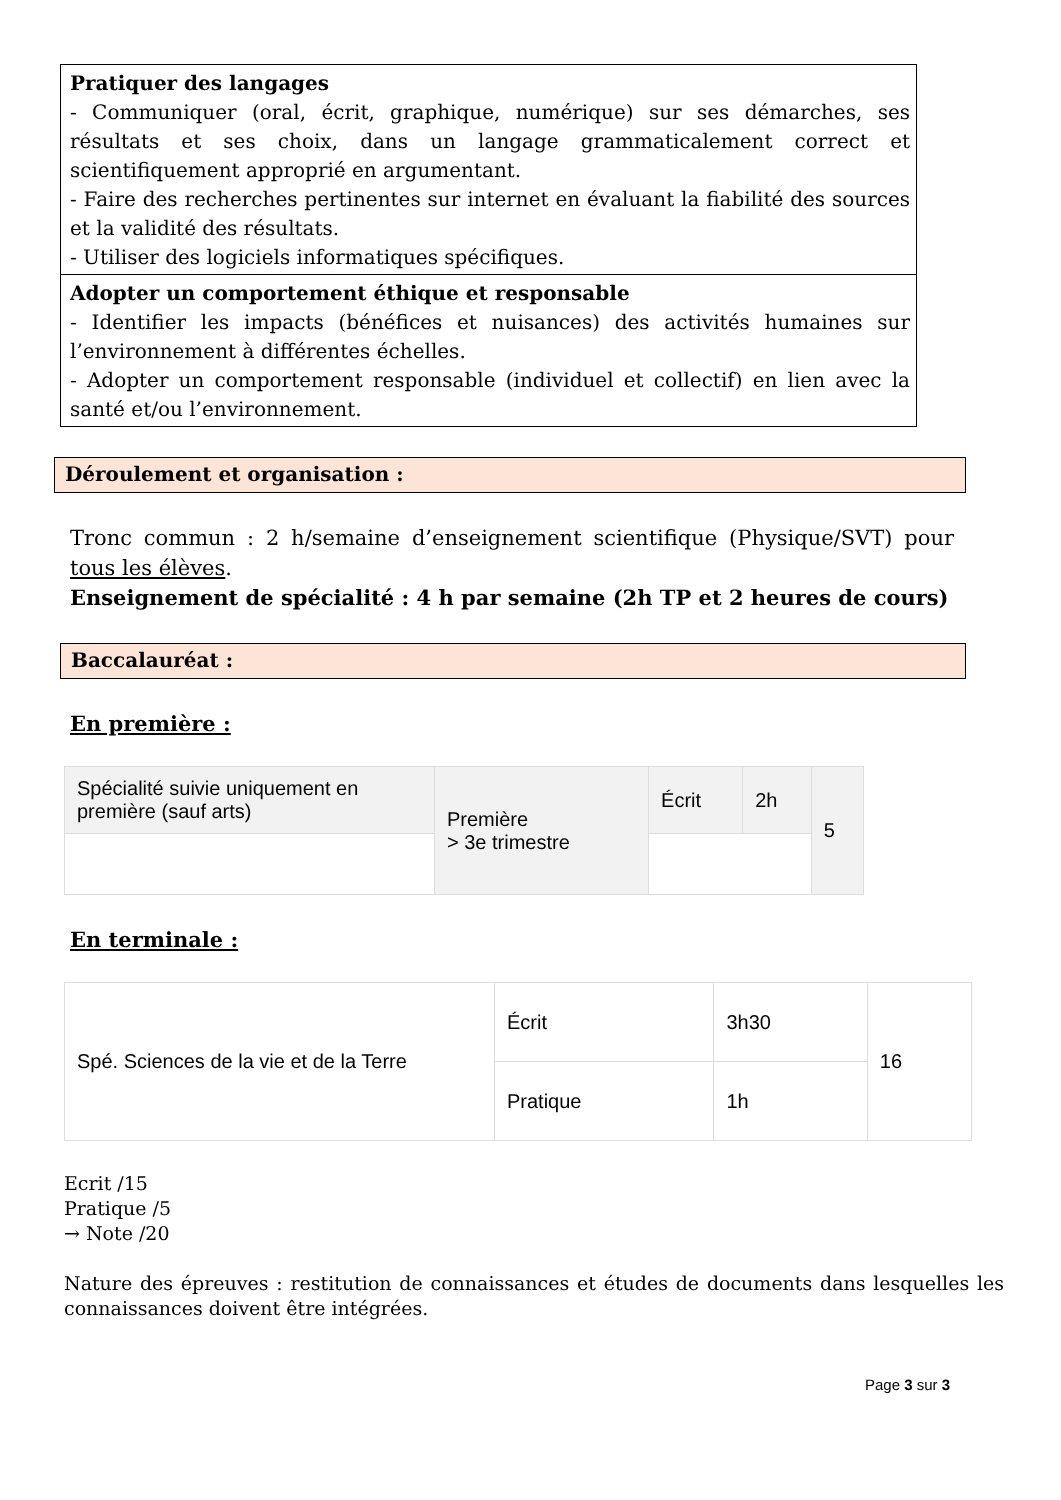Pratiquer des langages
- Communiquer (oral, écrit, graphique, numérique) sur ses démarches, ses résultats et ses choix, dans un langage grammaticalement correct et scientifiquement approprié en argumentant.
- Faire des recherches pertinentes sur internet en évaluant la fiabilité des sources et la validité des résultats.
- Utiliser des logiciels informatiques spécifiques.
Adopter un comportement éthique et responsable
- Identifier les impacts (bénéfices et nuisances) des activités humaines sur l’environnement à différentes échelles.
- Adopter un comportement responsable (individuel et collectif) en lien avec la santé et/ou l’environnement.
Déroulement et organisation :
Tronc commun : 2 h/semaine d’enseignement scientifique (Physique/SVT) pour tous les élèves.
Enseignement de spécialité : 4 h par semaine (2h TP et 2 heures de cours)
Baccalauréat :
En première :
| Spécialité suivie uniquement en première (sauf arts) | Première > 3e trimestre | Écrit | 2h | 5 |
En terminale :
| Spé. Sciences de la vie et de la Terre | Écrit | 3h30 | 16 |
| | Pratique | 1h | |
Ecrit /15
Pratique /5
→ Note /20
Nature des épreuves : restitution de connaissances et études de documents dans lesquelles les connaissances doivent être intégrées.
Page 3 sur 3